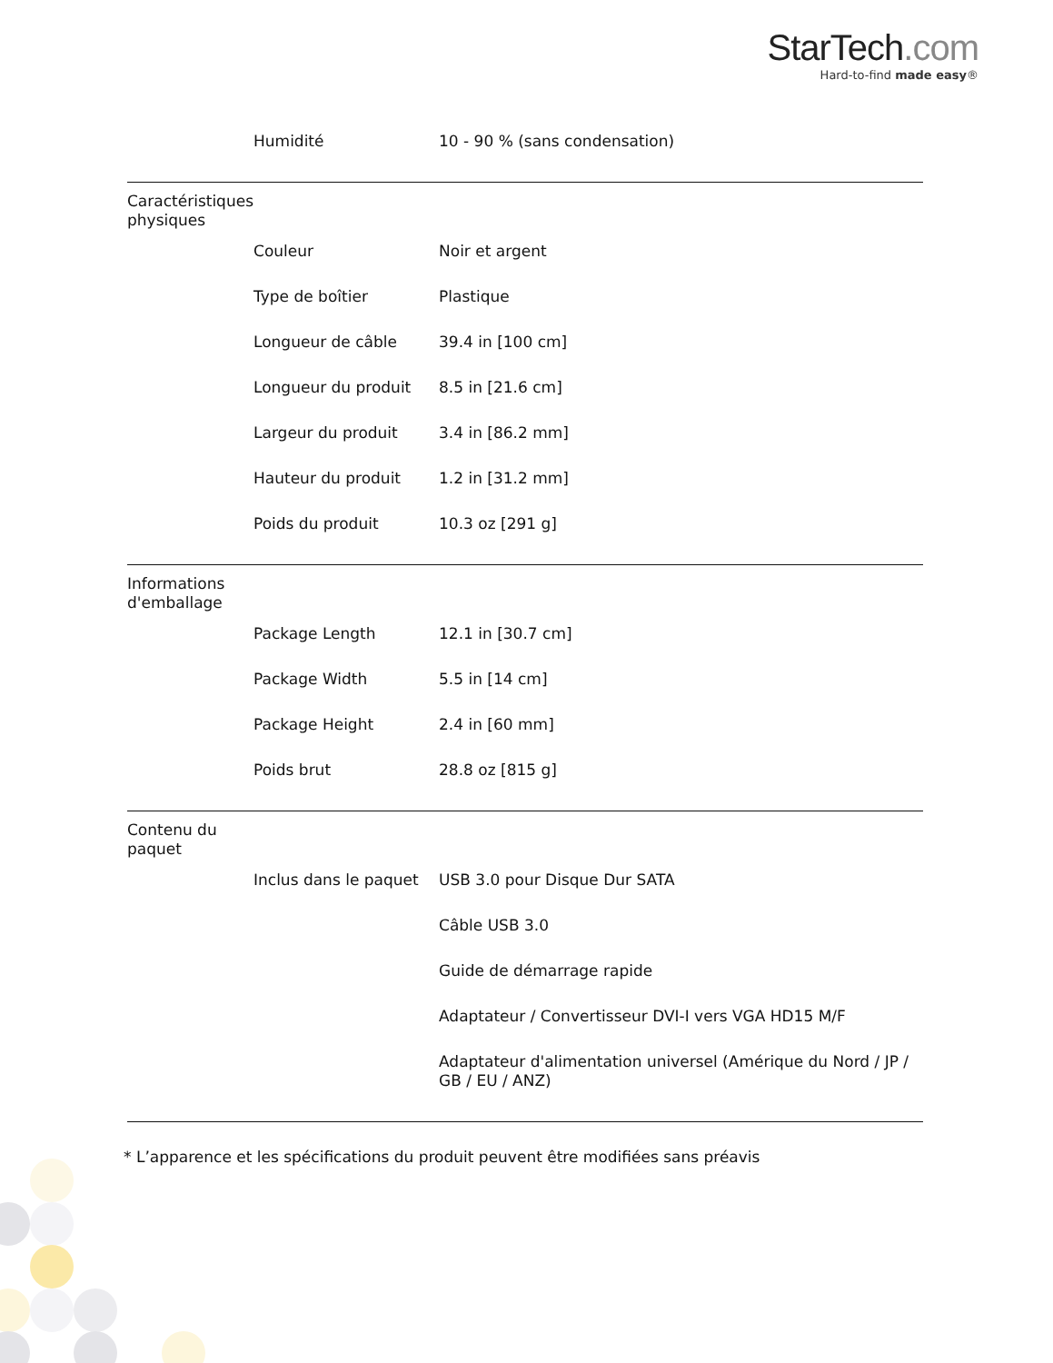StarTech.com
Hard-to-find made easy®
| | Humidité | 10 - 90 % (sans condensation) |
| Caractéristiques physiques | | |
| | Couleur | Noir et argent |
| | Type de boîtier | Plastique |
| | Longueur de câble | 39.4 in [100 cm] |
| | Longueur du produit | 8.5 in [21.6 cm] |
| | Largeur du produit | 3.4 in [86.2 mm] |
| | Hauteur du produit | 1.2 in [31.2 mm] |
| | Poids du produit | 10.3 oz [291 g] |
| Informations d'emballage | | |
| | Package Length | 12.1 in [30.7 cm] |
| | Package Width | 5.5 in [14 cm] |
| | Package Height | 2.4 in [60 mm] |
| | Poids brut | 28.8 oz [815 g] |
| Contenu du paquet | | |
| | Inclus dans le paquet | USB 3.0 pour Disque Dur SATA |
| | | Câble USB 3.0 |
| | | Guide de démarrage rapide |
| | | Adaptateur / Convertisseur DVI-I vers VGA HD15 M/F |
| | | Adaptateur d'alimentation universel (Amérique du Nord / JP / GB / EU / ANZ) |
* L’apparence et les spécifications du produit peuvent être modifiées sans préavis